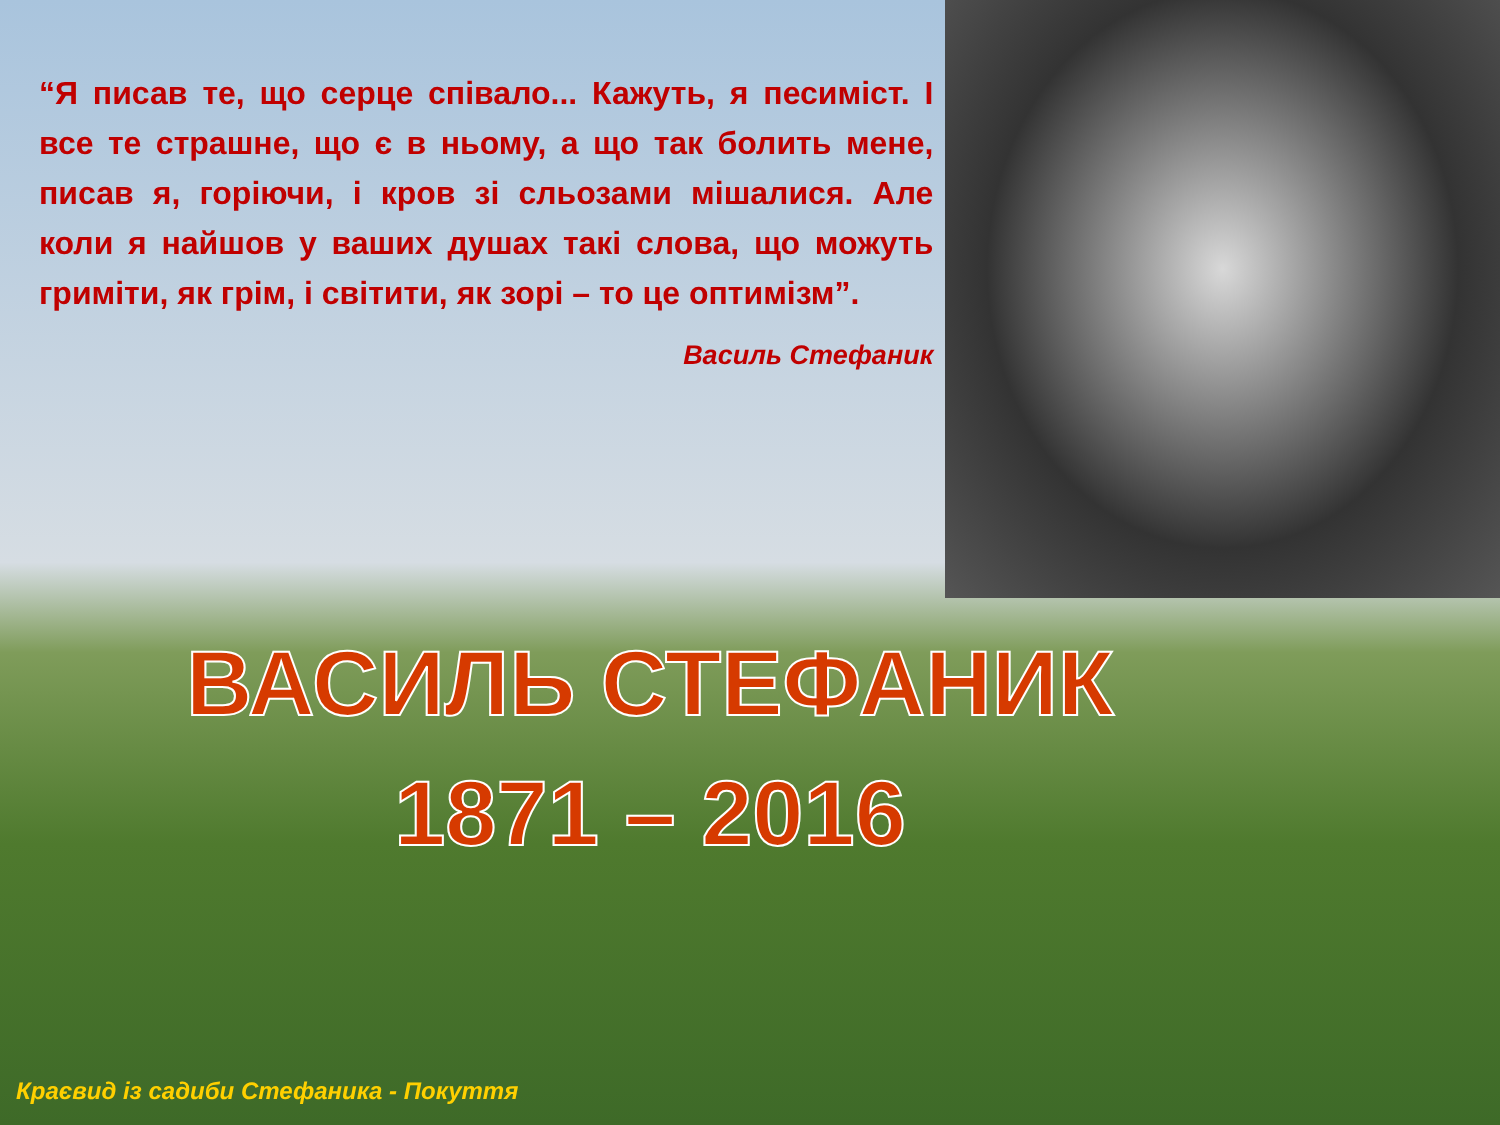“Я писав те, що серце співало... Кажуть, я песиміст. І все те страшне, що є в ньому, а що так болить мене, писав я, горіючи, і кров зі сльозами мішалися. Але коли я найшов у ваших душах такі слова, що можуть гриміти, як грім, і світити, як зорі – то це оптимізм”.
Василь Стефаник
ВАСИЛЬ СТЕФАНИК
1871 – 2016
Краєвид із садиби Стефаника - Покуття